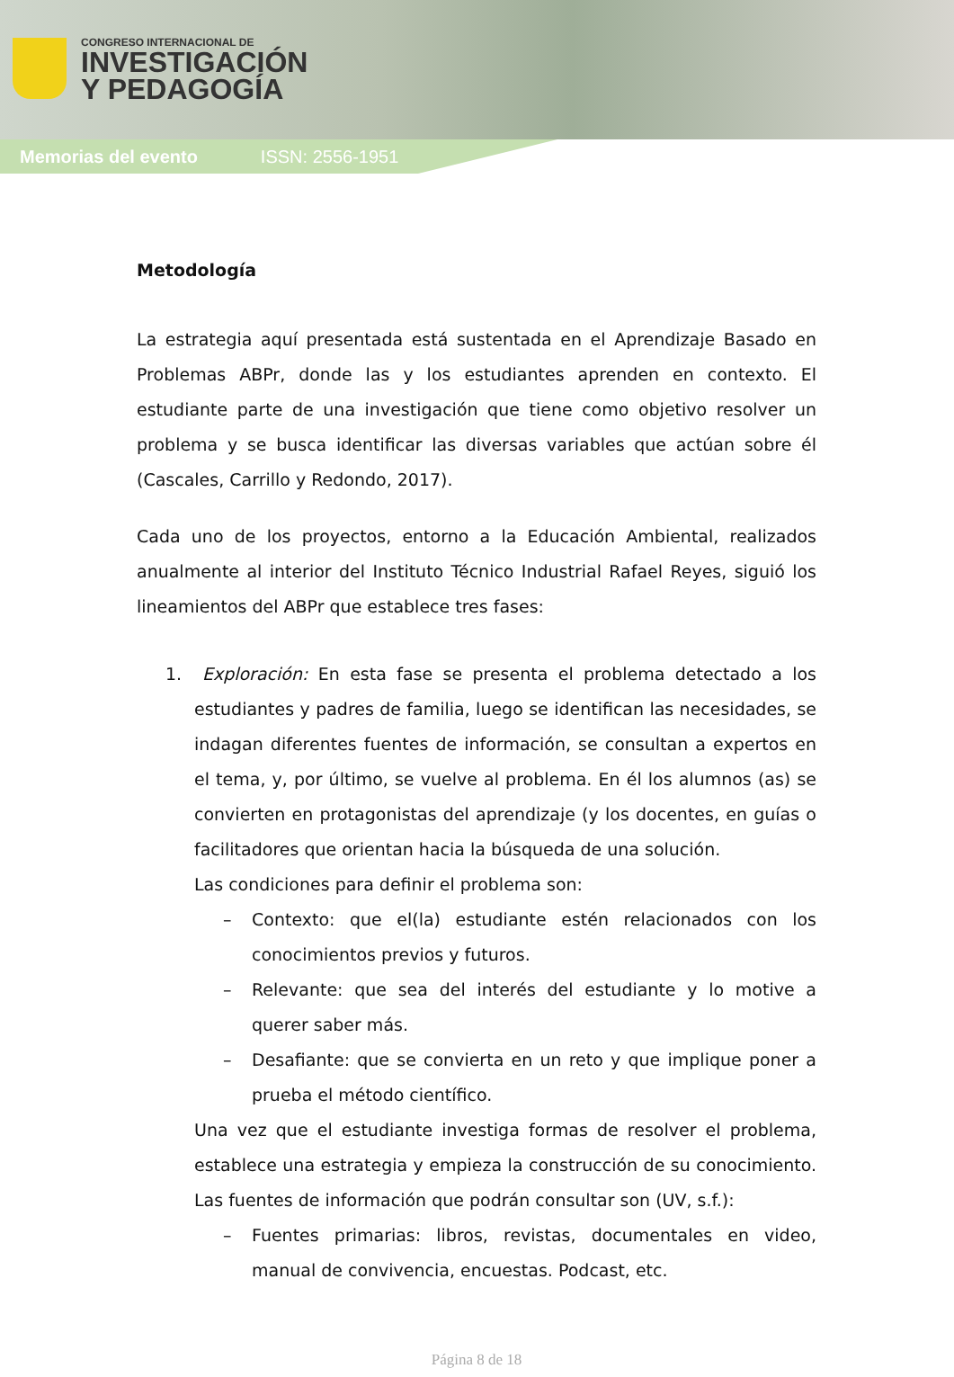CONGRESO INTERNACIONAL DE
INVESTIGACIÓN
Y PEDAGOGÍA
Memorias del evento ISSN: 2556-1951
Metodología
La estrategia aquí presentada está sustentada en el Aprendizaje Basado en Problemas ABPr, donde las y los estudiantes aprenden en contexto. El estudiante parte de una investigación que tiene como objetivo resolver un problema y se busca identificar las diversas variables que actúan sobre él (Cascales, Carrillo y Redondo, 2017).
Cada uno de los proyectos, entorno a la Educación Ambiental, realizados anualmente al interior del Instituto Técnico Industrial Rafael Reyes, siguió los lineamientos del ABPr que establece tres fases:
1. Exploración: En esta fase se presenta el problema detectado a los estudiantes y padres de familia, luego se identifican las necesidades, se indagan diferentes fuentes de información, se consultan a expertos en el tema, y, por último, se vuelve al problema. En él los alumnos (as) se convierten en protagonistas del aprendizaje (y los docentes, en guías o facilitadores que orientan hacia la búsqueda de una solución.
Las condiciones para definir el problema son:
– Contexto: que el(la) estudiante estén relacionados con los conocimientos previos y futuros.
– Relevante: que sea del interés del estudiante y lo motive a querer saber más.
– Desafiante: que se convierta en un reto y que implique poner a prueba el método científico.
Una vez que el estudiante investiga formas de resolver el problema, establece una estrategia y empieza la construcción de su conocimiento. Las fuentes de información que podrán consultar son (UV, s.f.):
– Fuentes primarias: libros, revistas, documentales en video, manual de convivencia, encuestas. Podcast, etc.
Página 8 de 18